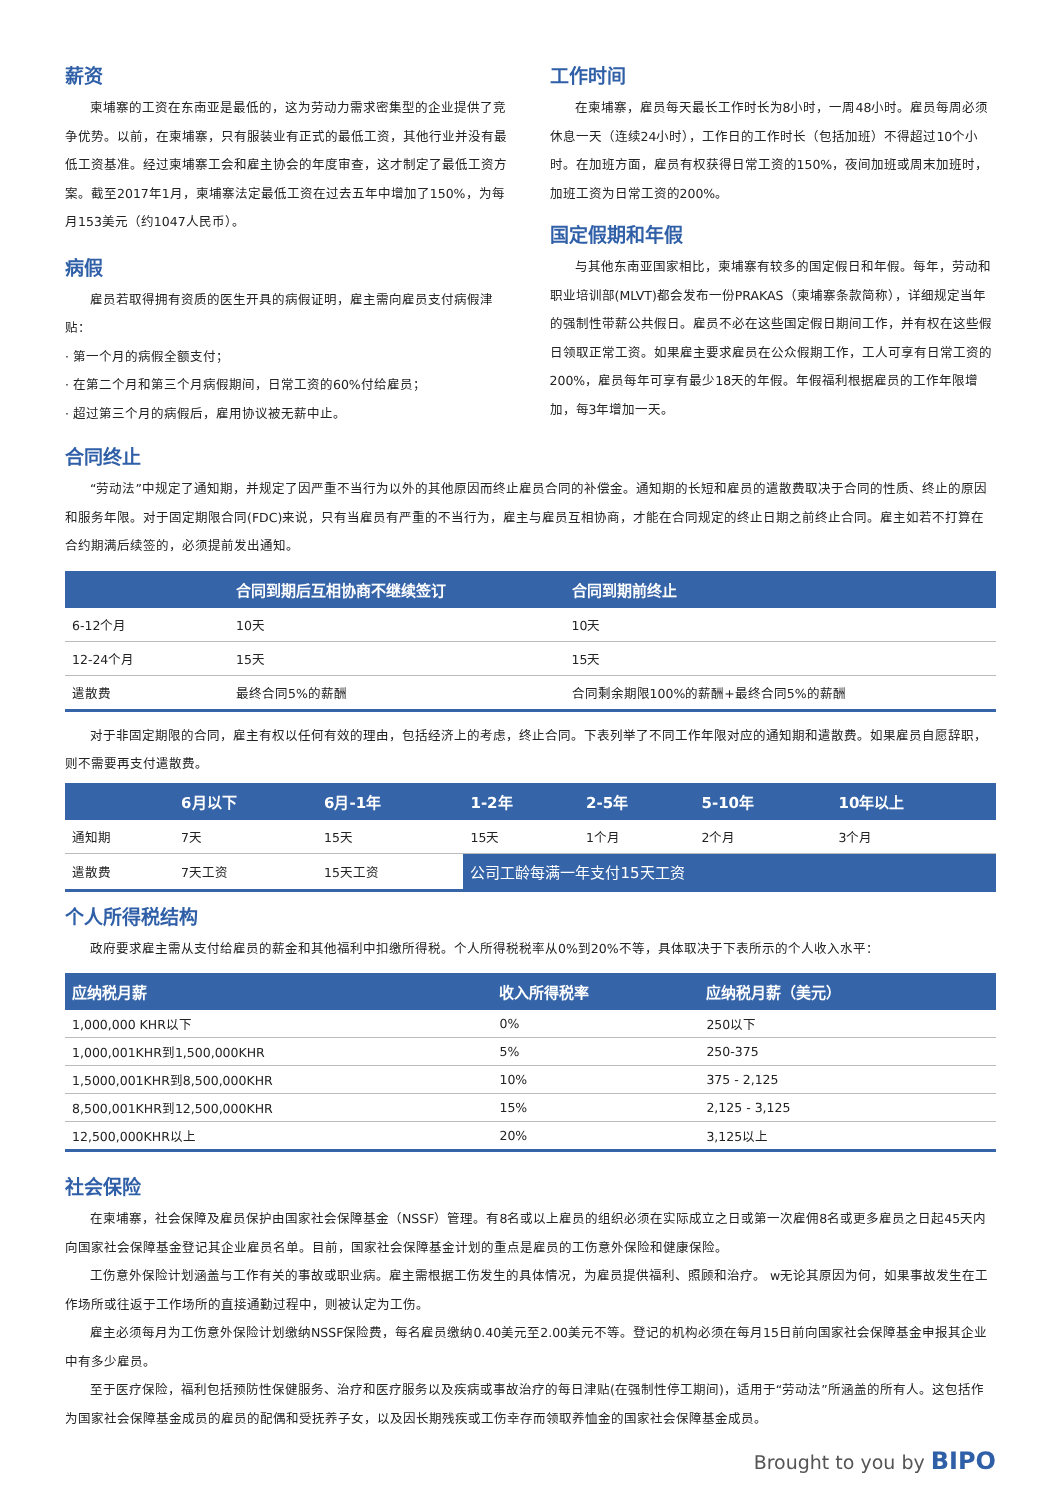薪资
柬埔寨的工资在东南亚是最低的，这为劳动力需求密集型的企业提供了竞争优势。以前，在柬埔寨，只有服装业有正式的最低工资，其他行业并没有最低工资基准。经过柬埔寨工会和雇主协会的年度审查，这才制定了最低工资方案。截至2017年1月，柬埔寨法定最低工资在过去五年中增加了150%，为每月153美元（约1047人民币）。
病假
雇员若取得拥有资质的医生开具的病假证明，雇主需向雇员支付病假津贴：
· 第一个月的病假全额支付；
· 在第二个月和第三个月病假期间，日常工资的60%付给雇员；
· 超过第三个月的病假后，雇用协议被无薪中止。
工作时间
在柬埔寨，雇员每天最长工作时长为8小时，一周48小时。雇员每周必须休息一天（连续24小时），工作日的工作时长（包括加班）不得超过10个小时。在加班方面，雇员有权获得日常工资的150%，夜间加班或周末加班时，加班工资为日常工资的200%。
国定假期和年假
与其他东南亚国家相比，柬埔寨有较多的国定假日和年假。每年，劳动和职业培训部(MLVT)都会发布一份PRAKAS（柬埔寨条款简称），详细规定当年的强制性带薪公共假日。雇员不必在这些国定假日期间工作，并有权在这些假日领取正常工资。如果雇主要求雇员在公众假期工作，工人可享有日常工资的200%，雇员每年可享有最少18天的年假。年假福利根据雇员的工作年限增加，每3年增加一天。
合同终止
“劳动法”中规定了通知期，并规定了因严重不当行为以外的其他原因而终止雇员合同的补偿金。通知期的长短和雇员的遣散费取决于合同的性质、终止的原因和服务年限。对于固定期限合同(FDC)来说，只有当雇员有严重的不当行为，雇主与雇员互相协商，才能在合同规定的终止日期之前终止合同。雇主如若不打算在合约期满后续签的，必须提前发出通知。
| | 合同到期后互相协商不继续签订 | 合同到期前终止 |
| --- | --- | --- |
| 6-12个月 | 10天 | 10天 |
| 12-24个月 | 15天 | 15天 |
| 遣散费 | 最终合同5%的薪酬 | 合同剩余期限100%的薪酬+最终合同5%的薪酬 |
对于非固定期限的合同，雇主有权以任何有效的理由，包括经济上的考虑，终止合同。下表列举了不同工作年限对应的通知期和遣散费。如果雇员自愿辞职，则不需要再支付遣散费。
| | 6月以下 | 6月-1年 | 1-2年 | 2-5年 | 5-10年 | 10年以上 |
| --- | --- | --- | --- | --- | --- | --- |
| 通知期 | 7天 | 15天 | 15天 | 1个月 | 2个月 | 3个月 |
| 遣散费 | 7天工资 | 15天工资 | 公司工龄每满一年支付15天工资 | | | |
个人所得税结构
政府要求雇主需从支付给雇员的薪金和其他福利中扣缴所得税。个人所得税税率从0%到20%不等，具体取决于下表所示的个人收入水平：
| 应纳税月薪 | 收入所得税率 | 应纳税月薪（美元） |
| --- | --- | --- |
| 1,000,000 KHR以下 | 0% | 250以下 |
| 1,000,001KHR到1,500,000KHR | 5% | 250-375 |
| 1,5000,001KHR到8,500,000KHR | 10% | 375 - 2,125 |
| 8,500,001KHR到12,500,000KHR | 15% | 2,125 - 3,125 |
| 12,500,000KHR以上 | 20% | 3,125以上 |
社会保险
在柬埔寨，社会保障及雇员保护由国家社会保障基金（NSSF）管理。有8名或以上雇员的组织必须在实际成立之日或第一次雇佣8名或更多雇员之日起45天内向国家社会保障基金登记其企业雇员名单。目前，国家社会保障基金计划的重点是雇员的工伤意外保险和健康保险。
工伤意外保险计划涵盖与工作有关的事故或职业病。雇主需根据工伤发生的具体情况，为雇员提供福利、照顾和治疗。 w无论其原因为何，如果事故发生在工作场所或往返于工作场所的直接通勤过程中，则被认定为工伤。
雇主必须每月为工伤意外保险计划缴纳NSSF保险费，每名雇员缴纳0.40美元至2.00美元不等。登记的机构必须在每月15日前向国家社会保障基金申报其企业中有多少雇员。
至于医疗保险，福利包括预防性保健服务、治疗和医疗服务以及疾病或事故治疗的每日津贴(在强制性停工期间)，适用于“劳动法”所涵盖的所有人。这包括作为国家社会保障基金成员的雇员的配偶和受抚养子女，以及因长期残疾或工伤幸存而领取养恤金的国家社会保障基金成员。
Brought to you by BIPO